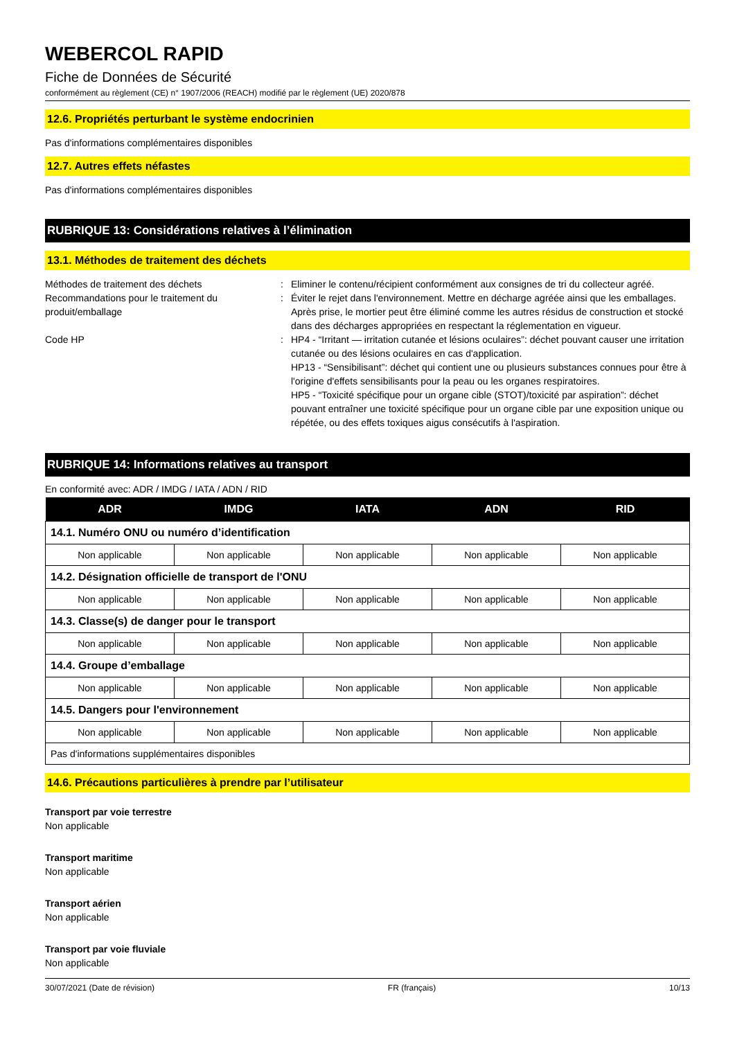WEBERCOL RAPID
Fiche de Données de Sécurité
conformément au règlement (CE) n° 1907/2006 (REACH) modifié par le règlement (UE) 2020/878
12.6. Propriétés perturbant le système endocrinien
Pas d'informations complémentaires disponibles
12.7. Autres effets néfastes
Pas d'informations complémentaires disponibles
RUBRIQUE 13: Considérations relatives à l’élimination
13.1. Méthodes de traitement des déchets
Méthodes de traitement des déchets
:
Eliminer le contenu/récipient conformément aux consignes de tri du collecteur agréé.
Recommandations pour le traitement du produit/emballage
:
Éviter le rejet dans l'environnement. Mettre en décharge agréée ainsi que les emballages. Après prise, le mortier peut être éliminé comme les autres résidus de construction et stocké dans des décharges appropriées en respectant la réglementation en vigueur.
Code HP
:
HP4 - “Irritant — irritation cutanée et lésions oculaires”: déchet pouvant causer une irritation cutanée ou des lésions oculaires en cas d'application.
HP13 - “Sensibilisant”: déchet qui contient une ou plusieurs substances connues pour être à l'origine d'effets sensibilisants pour la peau ou les organes respiratoires.
HP5 - “Toxicité spécifique pour un organe cible (STOT)/toxicité par aspiration”: déchet pouvant entraîner une toxicité spécifique pour un organe cible par une exposition unique ou répétée, ou des effets toxiques aigus consécutifs à l'aspiration.
RUBRIQUE 14: Informations relatives au transport
En conformité avec: ADR / IMDG / IATA / ADN / RID
| ADR | IMDG | IATA | ADN | RID |
| --- | --- | --- | --- | --- |
| 14.1. Numéro ONU ou numéro d’identification | | | | |
| Non applicable | Non applicable | Non applicable | Non applicable | Non applicable |
| 14.2. Désignation officielle de transport de l'ONU | | | | |
| Non applicable | Non applicable | Non applicable | Non applicable | Non applicable |
| 14.3. Classe(s) de danger pour le transport | | | | |
| Non applicable | Non applicable | Non applicable | Non applicable | Non applicable |
| 14.4. Groupe d’emballage | | | | |
| Non applicable | Non applicable | Non applicable | Non applicable | Non applicable |
| 14.5. Dangers pour l'environnement | | | | |
| Non applicable | Non applicable | Non applicable | Non applicable | Non applicable |
| Pas d'informations supplémentaires disponibles | | | | |
14.6. Précautions particulières à prendre par l’utilisateur
Transport par voie terrestre
Non applicable
Transport maritime
Non applicable
Transport aérien
Non applicable
Transport par voie fluviale
Non applicable
30/07/2021 (Date de révision) FR (français) 10/13